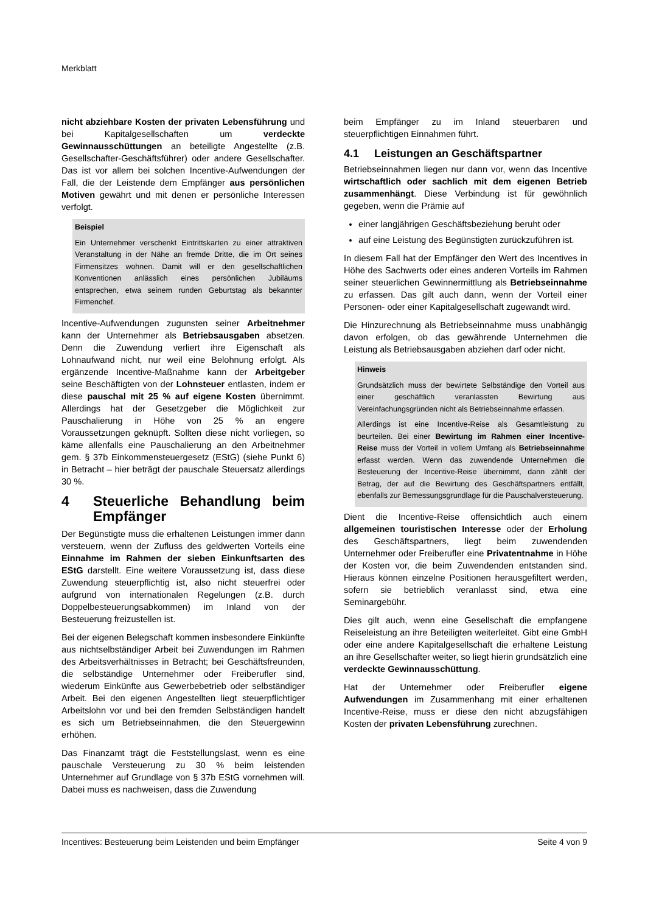Merkblatt
nicht abziehbare Kosten der privaten Lebensführung und bei Kapitalgesellschaften um verdeckte Gewinnausschüttungen an beteiligte Angestellte (z.B. Gesellschafter-Geschäftsführer) oder andere Gesellschafter. Das ist vor allem bei solchen Incentive-Aufwendungen der Fall, die der Leistende dem Empfänger aus persönlichen Motiven gewährt und mit denen er persönliche Interessen verfolgt.
Beispiel
Ein Unternehmer verschenkt Eintrittskarten zu einer attraktiven Veranstaltung in der Nähe an fremde Dritte, die im Ort seines Firmensitzes wohnen. Damit will er den gesellschaftlichen Konventionen anlässlich eines persönlichen Jubiläums entsprechen, etwa seinem runden Geburtstag als bekannter Firmenchef.
Incentive-Aufwendungen zugunsten seiner Arbeitnehmer kann der Unternehmer als Betriebsausgaben absetzen. Denn die Zuwendung verliert ihre Eigenschaft als Lohnaufwand nicht, nur weil eine Belohnung erfolgt. Als ergänzende Incentive-Maßnahme kann der Arbeitgeber seine Beschäftigten von der Lohnsteuer entlasten, indem er diese pauschal mit 25 % auf eigene Kosten übernimmt. Allerdings hat der Gesetzgeber die Möglichkeit zur Pauschalierung in Höhe von 25 % an engere Voraussetzungen geknüpft. Sollten diese nicht vorliegen, so käme allenfalls eine Pauschalierung an den Arbeitnehmer gem. § 37b Einkommensteuergesetz (EStG) (siehe Punkt 6) in Betracht – hier beträgt der pauschale Steuersatz allerdings 30 %.
4 Steuerliche Behandlung beim Empfänger
Der Begünstigte muss die erhaltenen Leistungen immer dann versteuern, wenn der Zufluss des geldwerten Vorteils eine Einnahme im Rahmen der sieben Einkunftsarten des EStG darstellt. Eine weitere Voraussetzung ist, dass diese Zuwendung steuerpflichtig ist, also nicht steuerfrei oder aufgrund von internationalen Regelungen (z.B. durch Doppelbesteuerungsabkommen) im Inland von der Besteuerung freizustellen ist.
Bei der eigenen Belegschaft kommen insbesondere Einkünfte aus nichtselbständiger Arbeit bei Zuwendungen im Rahmen des Arbeitsverhältnisses in Betracht; bei Geschäftsfreunden, die selbständige Unternehmer oder Freiberufler sind, wiederum Einkünfte aus Gewerbebetrieb oder selbständiger Arbeit. Bei den eigenen Angestellten liegt steuerpflichtiger Arbeitslohn vor und bei den fremden Selbständigen handelt es sich um Betriebseinnahmen, die den Steuergewinn erhöhen.
Das Finanzamt trägt die Feststellungslast, wenn es eine pauschale Versteuerung zu 30 % beim leistenden Unternehmer auf Grundlage von § 37b EStG vornehmen will. Dabei muss es nachweisen, dass die Zuwendung
beim Empfänger zu im Inland steuerbaren und steuerpflichtigen Einnahmen führt.
4.1 Leistungen an Geschäftspartner
Betriebseinnahmen liegen nur dann vor, wenn das Incentive wirtschaftlich oder sachlich mit dem eigenen Betrieb zusammenhängt. Diese Verbindung ist für gewöhnlich gegeben, wenn die Prämie auf
einer langjährigen Geschäftsbeziehung beruht oder
auf eine Leistung des Begünstigten zurückzuführen ist.
In diesem Fall hat der Empfänger den Wert des Incentives in Höhe des Sachwerts oder eines anderen Vorteils im Rahmen seiner steuerlichen Gewinnermittlung als Betriebseinnahme zu erfassen. Das gilt auch dann, wenn der Vorteil einer Personen- oder einer Kapitalgesellschaft zugewandt wird.
Die Hinzurechnung als Betriebseinnahme muss unabhängig davon erfolgen, ob das gewährende Unternehmen die Leistung als Betriebsausgaben abziehen darf oder nicht.
Hinweis
Grundsätzlich muss der bewirtete Selbständige den Vorteil aus einer geschäftlich veranlassten Bewirtung aus Vereinfachungsgründen nicht als Betriebseinnahme erfassen.
Allerdings ist eine Incentive-Reise als Gesamtleistung zu beurteilen. Bei einer Bewirtung im Rahmen einer Incentive-Reise muss der Vorteil in vollem Umfang als Betriebseinnahme erfasst werden. Wenn das zuwendende Unternehmen die Besteuerung der Incentive-Reise übernimmt, dann zählt der Betrag, der auf die Bewirtung des Geschäftspartners entfällt, ebenfalls zur Bemessungsgrundlage für die Pauschalversteuerung.
Dient die Incentive-Reise offensichtlich auch einem allgemeinen touristischen Interesse oder der Erholung des Geschäftspartners, liegt beim zuwendenden Unternehmer oder Freiberufler eine Privatentnahme in Höhe der Kosten vor, die beim Zuwendenden entstanden sind. Hieraus können einzelne Positionen herausgefiltert werden, sofern sie betrieblich veranlasst sind, etwa eine Seminargebühr.
Dies gilt auch, wenn eine Gesellschaft die empfangene Reiseleistung an ihre Beteiligten weiterleitet. Gibt eine GmbH oder eine andere Kapitalgesellschaft die erhaltene Leistung an ihre Gesellschafter weiter, so liegt hierin grundsätzlich eine verdeckte Gewinnausschüttung.
Hat der Unternehmer oder Freiberufler eigene Aufwendungen im Zusammenhang mit einer erhaltenen Incentive-Reise, muss er diese den nicht abzugsfähigen Kosten der privaten Lebensführung zurechnen.
Incentives: Besteuerung beim Leistenden und beim Empfänger Seite 4 von 9